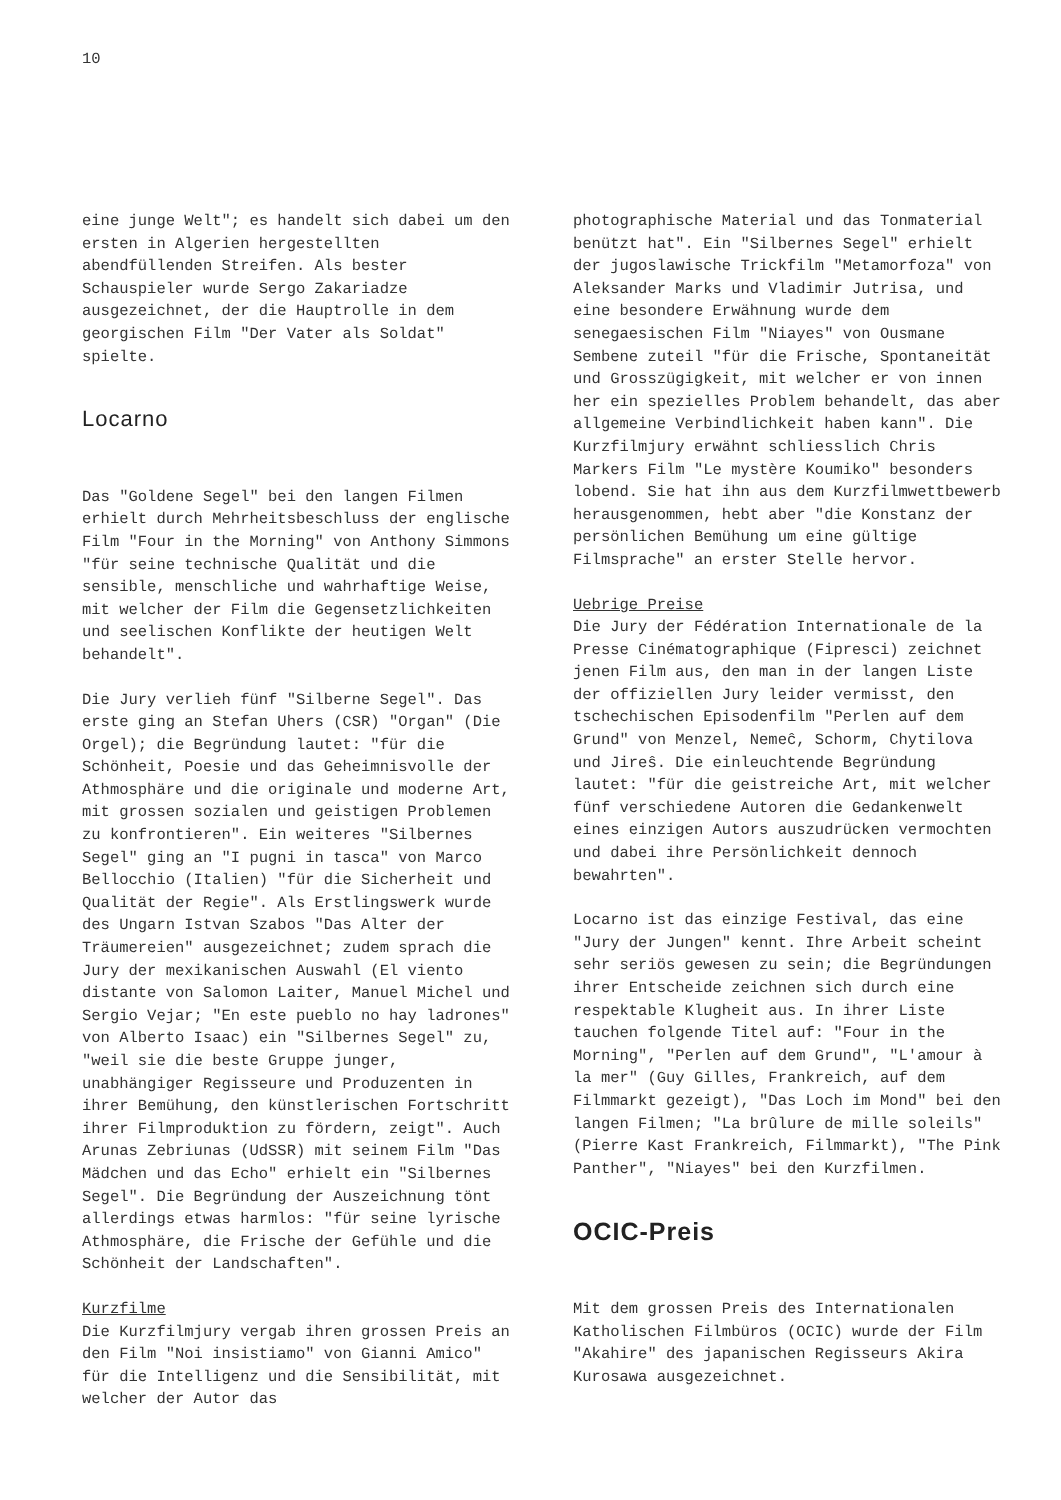10
eine junge Welt"; es handelt sich dabei um den ersten in Algerien hergestellten abendfüllenden Streifen. Als bester Schauspieler wurde Sergo Zakariadze ausgezeichnet, der die Hauptrolle in dem georgischen Film "Der Vater als Soldat" spielte.
Locarno
Das "Goldene Segel" bei den langen Filmen erhielt durch Mehrheitsbeschluss der englische Film "Four in the Morning" von Anthony Simmons "für seine technische Qualität und die sensible, menschliche und wahrhaftige Weise, mit welcher der Film die Gegensetzlichkeiten und seelischen Konflikte der heutigen Welt behandelt".
Die Jury verlieh fünf "Silberne Segel". Das erste ging an Stefan Uhers (CSR) "Organ" (Die Orgel); die Begründung lautet: "für die Schönheit, Poesie und das Geheimnisvolle der Athmosphäre und die originale und moderne Art, mit grossen sozialen und geistigen Problemen zu konfrontieren". Ein weiteres "Silbernes Segel" ging an "I pugni in tasca" von Marco Bellocchio (Italien) "für die Sicherheit und Qualität der Regie". Als Erstlingswerk wurde des Ungarn Istvan Szabos "Das Alter der Träumereien" ausgezeichnet; zudem sprach die Jury der mexikanischen Auswahl (El viento distante von Salomon Laiter, Manuel Michel und Sergio Vejar; "En este pueblo no hay ladrones" von Alberto Isaac) ein "Silbernes Segel" zu, "weil sie die beste Gruppe junger, unabhängiger Regisseure und Produzenten in ihrer Bemühung, den künstlerischen Fortschritt ihrer Filmproduktion zu fördern, zeigt". Auch Arunas Zebriunas (UdSSR) mit seinem Film "Das Mädchen und das Echo" erhielt ein "Silbernes Segel". Die Begründung der Auszeichnung tönt allerdings etwas harmlos: "für seine lyrische Athmosphäre, die Frische der Gefühle und die Schönheit der Landschaften".
Kurzfilme
Die Kurzfilmjury vergab ihren grossen Preis an den Film "Noi insistiamo" von Gianni Amico" für die Intelligenz und die Sensibilität, mit welcher der Autor das
photographische Material und das Tonmaterial benützt hat". Ein "Silbernes Segel" erhielt der jugoslawische Trickfilm "Metamorfoza" von Aleksander Marks und Vladimir Jutrisa, und eine besondere Erwähnung wurde dem senegaesischen Film "Niayes" von Ousmane Sembene zuteil "für die Frische, Spontaneität und Grosszügigkeit, mit welcher er von innen her ein spezielles Problem behandelt, das aber allgemeine Verbindlichkeit haben kann". Die Kurzfilmjury erwähnt schliesslich Chris Markers Film "Le mystère Koumiko" besonders lobend. Sie hat ihn aus dem Kurzfilmwettbewerb herausgenommen, hebt aber "die Konstanz der persönlichen Bemühung um eine gültige Filmsprache" an erster Stelle hervor.
Uebrige Preise
Die Jury der Fédération Internationale de la Presse Cinématographique (Fipresci) zeichnet jenen Film aus, den man in der langen Liste der offiziellen Jury leider vermisst, den tschechischen Episodenfilm "Perlen auf dem Grund" von Menzel, Nemeĉ, Schorm, Chytilova und Jireŝ. Die einleuchtende Begründung lautet: "für die geistreiche Art, mit welcher fünf verschiedene Autoren die Gedankenwelt eines einzigen Autors auszudrücken vermochten und dabei ihre Persönlichkeit dennoch bewahrten".
Locarno ist das einzige Festival, das eine "Jury der Jungen" kennt. Ihre Arbeit scheint sehr seriös gewesen zu sein; die Begründungen ihrer Entscheide zeichnen sich durch eine respektable Klugheit aus. In ihrer Liste tauchen folgende Titel auf: "Four in the Morning", "Perlen auf dem Grund", "L'amour à la mer" (Guy Gilles, Frankreich, auf dem Filmmarkt gezeigt), "Das Loch im Mond" bei den langen Filmen; "La brûlure de mille soleils" (Pierre Kast Frankreich, Filmmarkt), "The Pink Panther", "Niayes" bei den Kurzfilmen.
OCIC-Preis
Mit dem grossen Preis des Internationalen Katholischen Filmbüros (OCIC) wurde der Film "Akahire" des japanischen Regisseurs Akira Kurosawa ausgezeichnet.